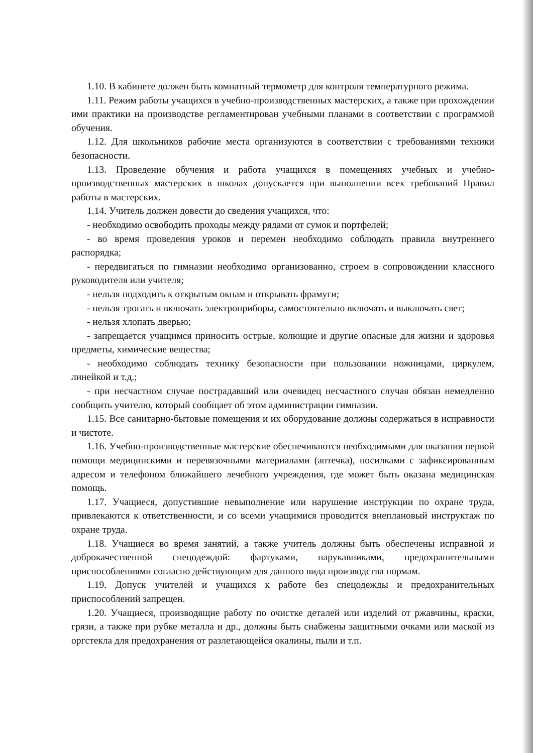1.10. В кабинете должен быть комнатный термометр для контроля температурного режима.
1.11. Режим работы учащихся в учебно-производственных мастерских, а также при прохождении ими практики на производстве регламентирован учебными планами в соответствии с программой обучения.
1.12. Для школьников рабочие места организуются в соответствии с требованиями техники безопасности.
1.13. Проведение обучения и работа учащихся в помещениях учебных и учебно-производственных мастерских в школах допускается при выполнении всех требований Правил работы в мастерских.
1.14. Учитель должен довести до сведения учащихся, что:
- необходимо освободить проходы между рядами от сумок и портфелей;
- во время проведения уроков и перемен необходимо соблюдать правила внутреннего распорядка;
- передвигаться по гимназии необходимо организованно, строем в сопровождении классного руководителя или учителя;
- нельзя подходить к открытым окнам и открывать фрамуги;
- нельзя трогать и включать электроприборы, самостоятельно включать и выключать свет;
- нельзя хлопать дверью;
- запрещается учащимся приносить острые, колющие и другие опасные для жизни и здоровья предметы, химические вещества;
- необходимо соблюдать технику безопасности при пользовании ножницами, циркулем, линейкой и т.д.;
- при несчастном случае пострадавший или очевидец несчастного случая обязан немедленно сообщить учителю, который сообщает об этом администрации гимназии.
1.15. Все санитарно-бытовые помещения и их оборудование должны содержаться в исправности и чистоте.
1.16. Учебно-производственные мастерские обеспечиваются необходимыми для оказания первой помощи медицинскими и перевязочными материалами (аптечка), носилками с зафиксированным адресом и телефоном ближайшего лечебного учреждения, где может быть оказана медицинская помощь.
1.17. Учащиеся, допустившие невыполнение или нарушение инструкции по охране труда, привлекаются к ответственности, и со всеми учащимися проводится внеплановый инструктаж по охране труда.
1.18. Учащиеся во время занятий, а также учитель должны быть обеспечены исправной и доброкачественной спецодеждой: фартуками, нарукавниками, предохранительными приспособлениями согласно действующим для данного вида производства нормам.
1.19. Допуск учителей и учащихся к работе без спецодежды и предохранительных приспособлений запрещен.
1.20. Учащиеся, производящие работу по очистке деталей или изделий от ржавчины, краски, грязи, а также при рубке металла и др., должны быть снабжены защитными очками или маской из оргстекла для предохранения от разлетающейся окалины, пыли и т.п.